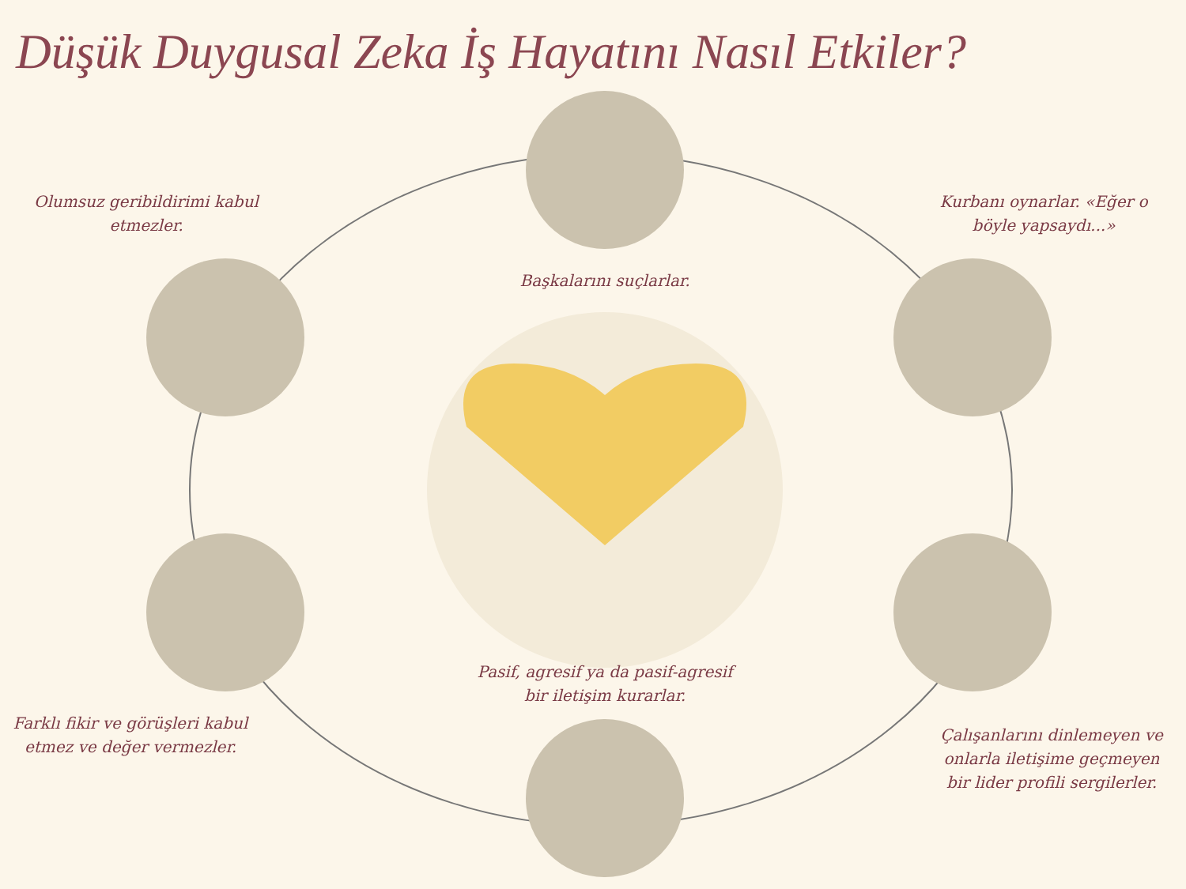Düşük Duygusal Zeka İş Hayatını Nasıl Etkiler?
Olumsuz geribildirimi kabul etmezler.
Kurbanı oynarlar. «Eğer o böyle yapsaydı...»
Başkalarını suçlarlar.
Pasif, agresif ya da pasif-agresif bir iletişim kurarlar.
Farklı fikir ve görüşleri kabul etmez ve değer vermezler.
Çalışanlarını dinlemeyen ve onlarla iletişime geçmeyen bir lider profili sergilerler.